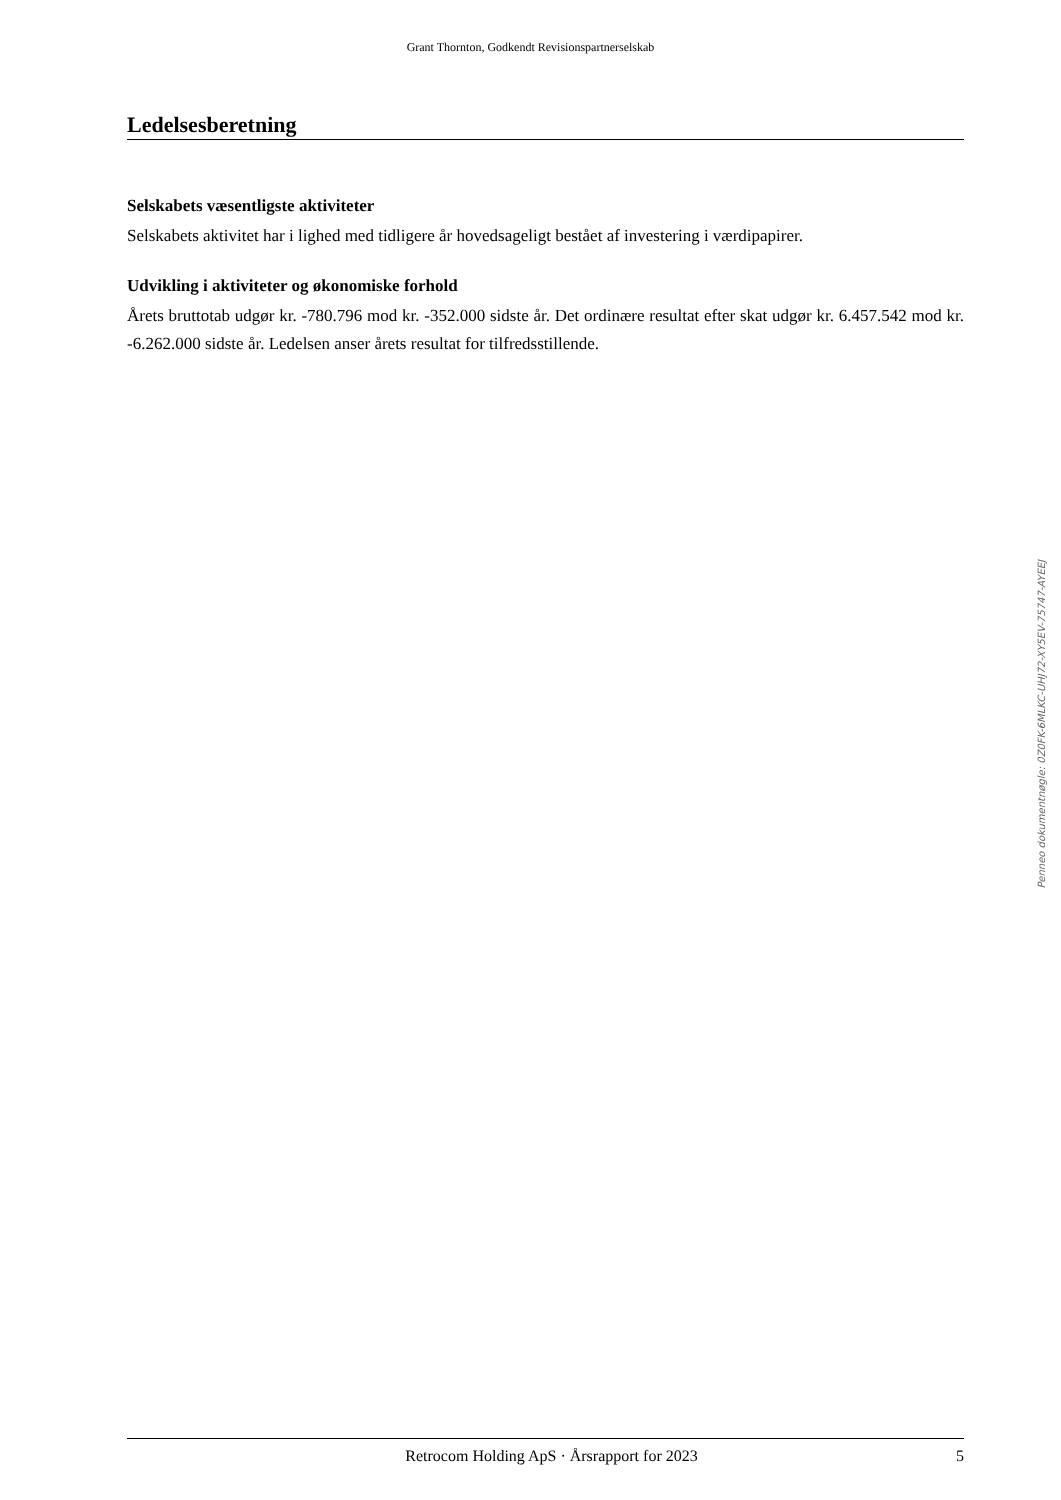Grant Thornton, Godkendt Revisionspartnerselskab
Ledelsesberetning
Selskabets væsentligste aktiviteter
Selskabets aktivitet har i lighed med tidligere år hovedsageligt bestået af investering i værdipapirer.
Udvikling i aktiviteter og økonomiske forhold
Årets bruttotab udgør kr. -780.796 mod kr. -352.000 sidste år. Det ordinære resultat efter skat udgør kr. 6.457.542 mod kr. -6.262.000 sidste år. Ledelsen anser årets resultat for tilfredsstillende.
Penneo dokumentnøgle: 0Z0FK-6MLKC-UHJ72-XY5EV-75747-AYEEJ
Retrocom Holding ApS · Årsrapport for 2023 5